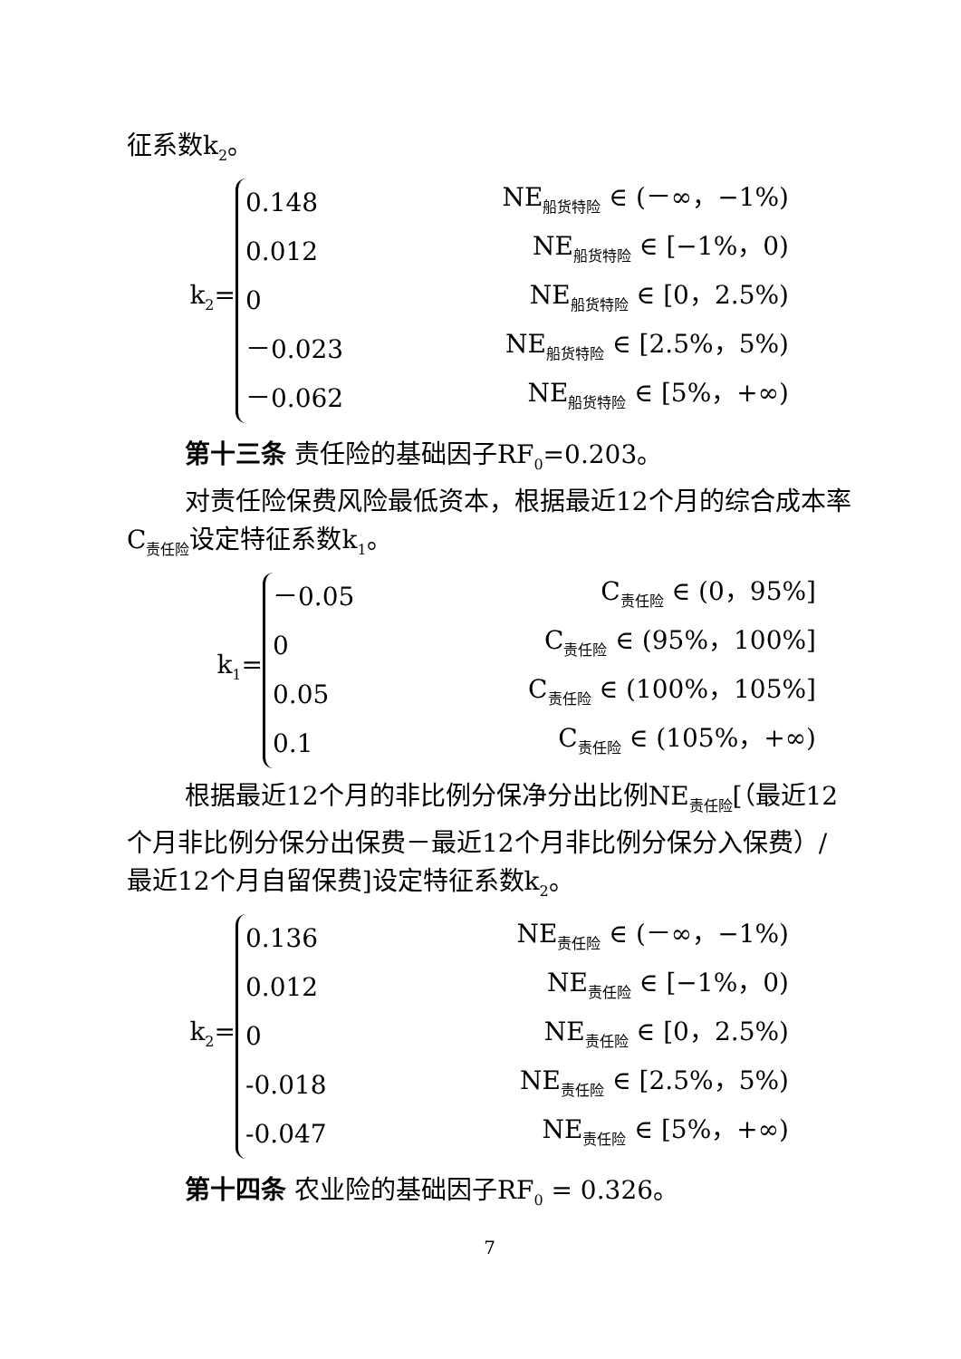征系数k<sub>2</sub>。
k<sub>2</sub>=
0.148 NE<sub>船货特险</sub> ∈ (－∞，−1%)
0.012 NE<sub>船货特险</sub> ∈ [−1%，0)
0 NE<sub>船货特险</sub> ∈ [0，2.5%)
－0.023 NE<sub>船货特险</sub> ∈ [2.5%，5%)
－0.062 NE<sub>船货特险</sub> ∈ [5%，+∞)
第十三条 责任险的基础因子RF<sub>0</sub>=0.203。
对责任险保费风险最低资本，根据最近12个月的综合成本率C<sub>责任险</sub>设定特征系数k<sub>1</sub>。
k<sub>1</sub>=
－0.05 C<sub>责任险</sub> ∈ (0，95%]
0 C<sub>责任险</sub> ∈ (95%，100%]
0.05 C<sub>责任险</sub> ∈ (100%，105%]
0.1 C<sub>责任险</sub> ∈ (105%，+∞)
根据最近12个月的非比例分保净分出比例NE<sub>责任险</sub>[（最近12个月非比例分保分出保费－最近12个月非比例分保分入保费）/最近12个月自留保费]设定特征系数k<sub>2</sub>。
k<sub>2</sub>=
0.136 NE<sub>责任险</sub> ∈ (－∞，−1%)
0.012 NE<sub>责任险</sub> ∈ [−1%，0)
0 NE<sub>责任险</sub> ∈ [0，2.5%)
-0.018 NE<sub>责任险</sub> ∈ [2.5%，5%)
-0.047 NE<sub>责任险</sub> ∈ [5%，+∞)
第十四条 农业险的基础因子RF<sub>0</sub> = 0.326。
7